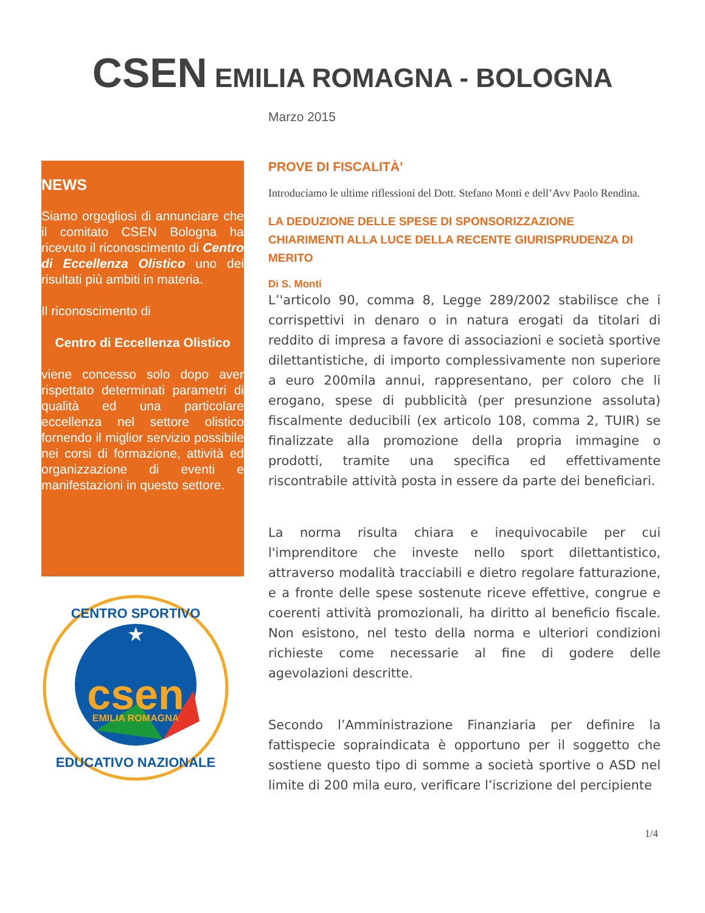CSEN EMILIA ROMAGNA - BOLOGNA
Marzo 2015
NEWS
Siamo orgogliosi di annunciare che il comitato CSEN Bologna ha ricevuto il riconoscimento di Centro di Eccellenza Olistico uno dei risultati più ambiti in materia.
Il riconoscimento di
Centro di Eccellenza Olistico
viene concesso solo dopo aver rispettato determinati parametri di qualità ed una particolare eccellenza nel settore olistico fornendo il miglior servizio possibile nei corsi di formazione, attività ed organizzazione di eventi e manifestazioni in questo settore.
csen
EMILIA ROMAGNA
★
CENTRO SPORTIVO
EDUCATIVO NAZIONALE
PROVE DI FISCALITÀ’
Introduciamo le ultime riflessioni del Dott. Stefano Monti e dell’Avv Paolo Rendina.
LA DEDUZIONE DELLE SPESE DI SPONSORIZZAZIONE
CHIARIMENTI ALLA LUCE DELLA RECENTE GIURISPRUDENZA DI MERITO
Di S. Monti
L’'articolo 90, comma 8, Legge 289/2002 stabilisce che i corrispettivi in denaro o in natura erogati da titolari di reddito di impresa a favore di associazioni e società sportive dilettantistiche, di importo complessivamente non superiore a euro 200mila annui, rappresentano, per coloro che li erogano, spese di pubblicità (per presunzione assoluta) fiscalmente deducibili (ex articolo 108, comma 2, TUIR) se finalizzate alla promozione della propria immagine o prodotti, tramite una specifica ed effettivamente riscontrabile attività posta in essere da parte dei beneficiari.
La norma risulta chiara e inequivocabile per cui l'imprenditore che investe nello sport dilettantistico, attraverso modalità tracciabili e dietro regolare fatturazione, e a fronte delle spese sostenute riceve effettive, congrue e coerenti attività promozionali, ha diritto al beneficio fiscale. Non esistono, nel testo della norma e ulteriori condizioni richieste come necessarie al fine di godere delle agevolazioni descritte.
Secondo l’Amministrazione Finanziaria per definire la fattispecie sopraindicata è opportuno per il soggetto che sostiene questo tipo di somme a società sportive o ASD nel limite di 200 mila euro, verificare l’iscrizione del percipiente
1/4